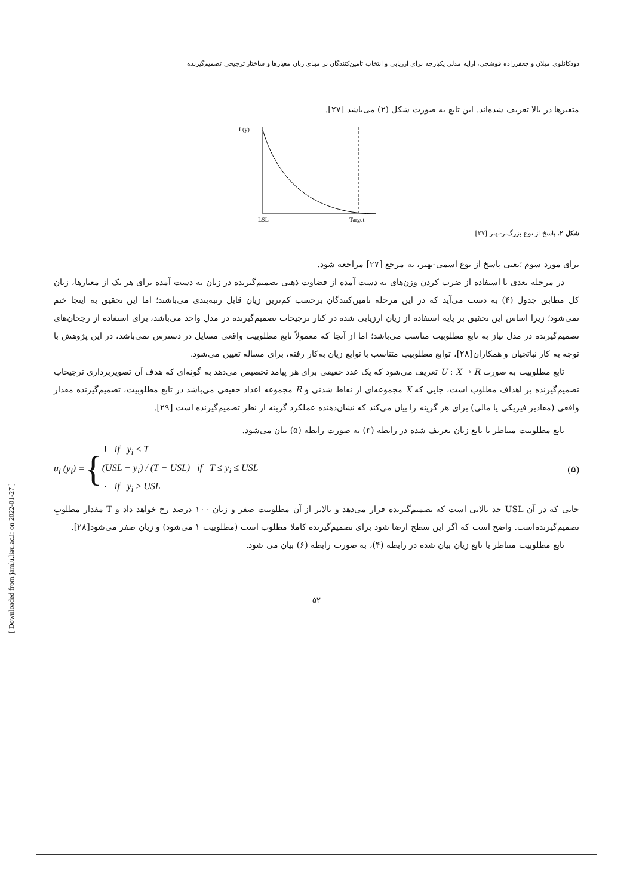دودکانلوی میلان و جعفرزاده قوشچی، ارایه مدلی یکپارچه برای ارزیابی و انتخاب تامین‌کنندگان بر مبنای زبان معیارها و ساختار ترجیحی تصمیم‌گیرنده
متغیرها در بالا تعریف شده‌اند. این تابع به صورت شکل (۲) می‌باشد [۲۷].
L(y)
LSL
Target
شکل ۲. پاسخ از نوع بزرگ‌تر-بهتر [۲۷]
برای مورد سوم ؛یعنی پاسخ از نوع اسمی-بهتر، به مرجع [۲۷] مراجعه شود.
در مرحله بعدی با استفاده از ضرب کردن وزن‌های به دست آمده از قضاوت ذهنی تصمیم‌گیرنده در زیان به دست آمده برای هر یک از معیارها، زیان کل مطابق جدول (۴) به دست می‌آید که در این مرحله تامین‌کنندگان برحسب کم‌ترین زیان قابل رتبه‌بندی می‌باشند؛ اما این تحقیق به اینجا ختم نمی‌شود؛ زیرا اساس این تحقیق بر پایه استفاده از زیان ارزیابی شده در کنار ترجیحات تصمیم‌گیرنده در مدل واحد می‌باشد، برای استفاده از رجحان‌های تصمیم‌گیرنده در مدل نیاز به تابع مطلوبیت مناسب می‌باشد؛ اما از آنجا که معمولاً تابع مطلوبیت واقعی مسایل در دسترس نمی‌باشد، در این پژوهش با توجه به کار نباتچیان و همکاران[۲۸]، توابع مطلوبیتِ متناسب با توابع زیان به‌کار رفته، برای مساله تعیین می‌شود.
تابع مطلوبیت به صورت U : X → R تعریف می‌شود که یک عدد حقیقی برای هر پیامد تخصیص می‌دهد به گونه‌ای که هدف آن تصویربرداری ترجیحاتِ تصمیم‌گیرنده بر اهداف مطلوب است، جایی که X مجموعه‌ای از نقاط شدنی و R مجموعه اعداد حقیقی می‌باشد در تابع مطلوبیت، تصمیم‌گیرنده مقدار واقعی (مقادیر فیزیکی یا مالی) برای هر گزینه را بیان می‌کند که نشان‌دهنده عملکرد گزینه از نظر تصمیم‌گیرنده است [۲۹].
تابع مطلوبیت متناظر با تابع زیان تعریف شده در رابطه (۳) به صورت رابطه (۵) بیان می‌شود.
u<sub>i</sub> (y<sub>i</sub>) = {
۱ if y<sub>i</sub> ≤ T
(USL − y<sub>i</sub>) / (T − USL) if T ≤ y<sub>i</sub> ≤ USL
۰ if y<sub>i</sub> ≥ USL
(۵)
جایی که در آن USL حد بالایی است که تصمیم‌گیرنده قرار می‌دهد و بالاتر از آن مطلوبیت صفر و زیان ۱۰۰ درصد رخ خواهد داد و T مقدار مطلوبِ تصمیم‌گیرنده‌است. واضح است که اگر این سطح ارضا شود برای تصمیم‌گیرنده کاملا مطلوب است (مطلوبیت ۱ می‌شود) و زیان صفر می‌شود[۲۸].
تابع مطلوبیت متناظر با تابع زیان بیان شده در رابطه (۴)، به صورت رابطه (۶) بیان می شود.
۵۲
[ Downloaded from jamlu.liau.ac.ir on 2022-01-27 ]